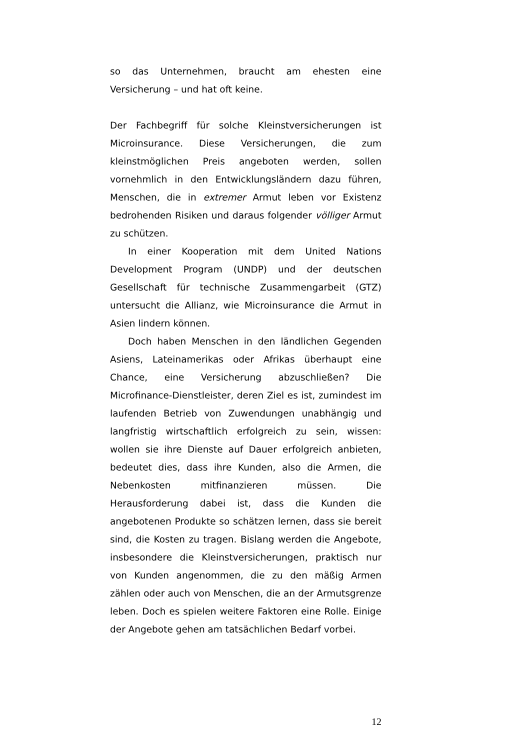so das Unternehmen, braucht am ehesten eine Versicherung – und hat oft keine.
Der Fachbegriff für solche Kleinstversicherungen ist Microinsurance. Diese Versicherungen, die zum kleinstmöglichen Preis angeboten werden, sollen vornehmlich in den Entwicklungsländern dazu führen, Menschen, die in extremer Armut leben vor Existenz bedrohenden Risiken und daraus folgender völliger Armut zu schützen.
In einer Kooperation mit dem United Nations Development Program (UNDP) und der deutschen Gesellschaft für technische Zusammengarbeit (GTZ) untersucht die Allianz, wie Microinsurance die Armut in Asien lindern können.
Doch haben Menschen in den ländlichen Gegenden Asiens, Lateinamerikas oder Afrikas überhaupt eine Chance, eine Versicherung abzuschließen? Die Microfinance-Dienstleister, deren Ziel es ist, zumindest im laufenden Betrieb von Zuwendungen unabhängig und langfristig wirtschaftlich erfolgreich zu sein, wissen: wollen sie ihre Dienste auf Dauer erfolgreich anbieten, bedeutet dies, dass ihre Kunden, also die Armen, die Nebenkosten mitfinanzieren müssen. Die Herausforderung dabei ist, dass die Kunden die angebotenen Produkte so schätzen lernen, dass sie bereit sind, die Kosten zu tragen. Bislang werden die Angebote, insbesondere die Kleinstversicherungen, praktisch nur von Kunden angenommen, die zu den mäßig Armen zählen oder auch von Menschen, die an der Armutsgrenze leben. Doch es spielen weitere Faktoren eine Rolle. Einige der Angebote gehen am tatsächlichen Bedarf vorbei.
12